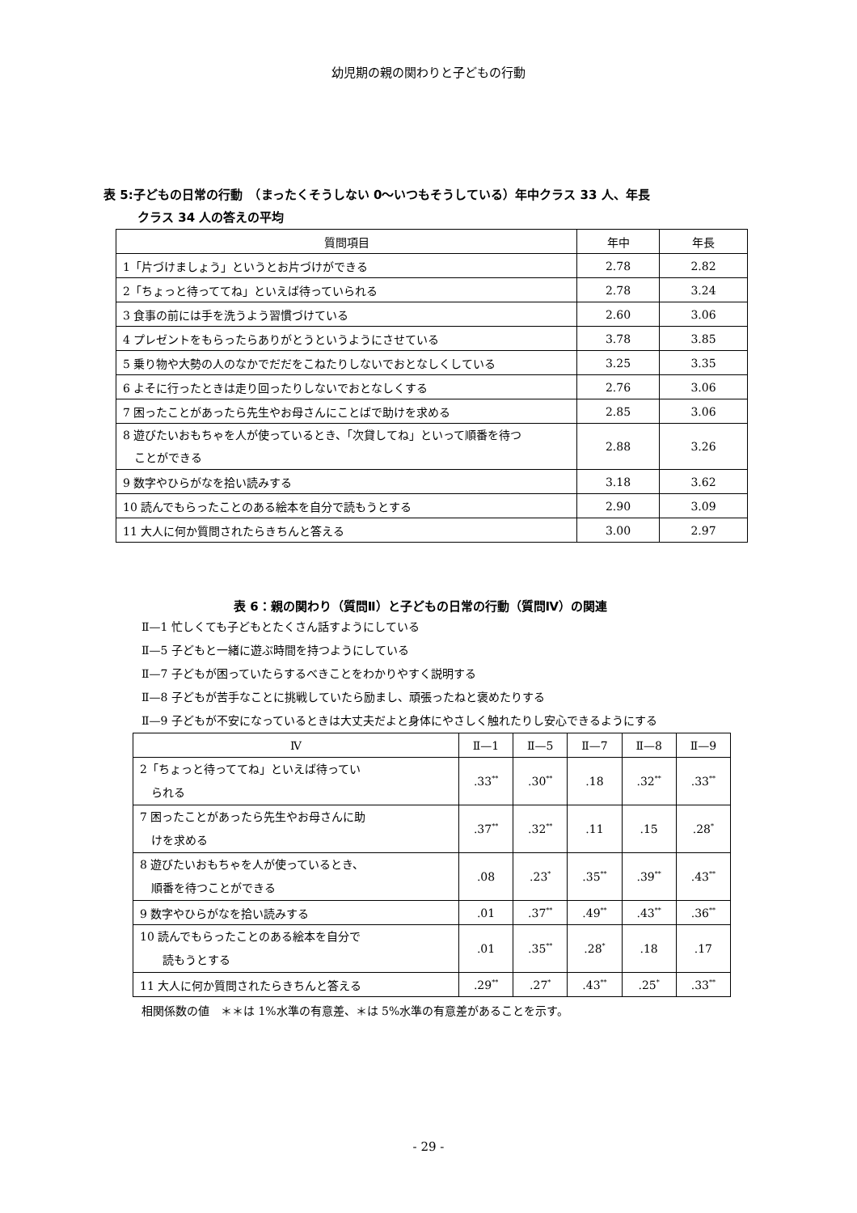幼児期の親の関わりと子どもの行動
表 5:子どもの日常の行動　（まったくそうしない 0〜いつもそうしている）年中クラス 33 人、年長
クラス 34 人の答えの平均
| 質問項目 | 年中 | 年長 |
| --- | --- | --- |
| 1「片づけましょう」というとお片づけができる | 2.78 | 2.82 |
| 2「ちょっと待っててね」といえば待っていられる | 2.78 | 3.24 |
| 3 食事の前には手を洗うよう習慣づけている | 2.60 | 3.06 |
| 4 プレゼントをもらったらありがとうというようにさせている | 3.78 | 3.85 |
| 5 乗り物や大勢の人のなかでだだをこねたりしないでおとなしくしている | 3.25 | 3.35 |
| 6 よそに行ったときは走り回ったりしないでおとなしくする | 2.76 | 3.06 |
| 7 困ったことがあったら先生やお母さんにことばで助けを求める | 2.85 | 3.06 |
| 8 遊びたいおもちゃを人が使っているとき、「次貸してね」といって順番を待つ ことができる | 2.88 | 3.26 |
| 9 数字やひらがなを拾い読みする | 3.18 | 3.62 |
| 10 読んでもらったことのある絵本を自分で読もうとする | 2.90 | 3.09 |
| 11 大人に何か質問されたらきちんと答える | 3.00 | 2.97 |
表 6：親の関わり（質問Ⅱ）と子どもの日常の行動（質問Ⅳ）の関連
Ⅱ—1 忙しくても子どもとたくさん話すようにしている
Ⅱ—5 子どもと一緒に遊ぶ時間を持つようにしている
Ⅱ—7 子どもが困っていたらするべきことをわかりやすく説明する
Ⅱ—8 子どもが苦手なことに挑戦していたら励まし、頑張ったねと褒めたりする
Ⅱ—9 子どもが不安になっているときは大丈夫だよと身体にやさしく触れたりし安心できるようにする
| Ⅳ | Ⅱ—1 | Ⅱ—5 | Ⅱ—7 | Ⅱ—8 | Ⅱ—9 |
| --- | --- | --- | --- | --- | --- |
| 2「ちょっと待っててね」といえば待ってい られる | .33<sup>**</sup> | .30<sup>**</sup> | .18 | .32<sup>**</sup> | .33<sup>**</sup> |
| 7 困ったことがあったら先生やお母さんに助 けを求める | .37<sup>**</sup> | .32<sup>**</sup> | .11 | .15 | .28<sup>*</sup> |
| 8 遊びたいおもちゃを人が使っているとき、 順番を待つことができる | .08 | .23<sup>*</sup> | .35<sup>**</sup> | .39<sup>**</sup> | .43<sup>**</sup> |
| 9 数字やひらがなを拾い読みする | .01 | .37<sup>**</sup> | .49<sup>**</sup> | .43<sup>**</sup> | .36<sup>**</sup> |
| 10 読んでもらったことのある絵本を自分で 読もうとする | .01 | .35<sup>**</sup> | .28<sup>*</sup> | .18 | .17 |
| 11 大人に何か質問されたらきちんと答える | .29<sup>**</sup> | .27<sup>*</sup> | .43<sup>**</sup> | .25<sup>*</sup> | .33<sup>**</sup> |
相関係数の値　＊＊は 1%水準の有意差、＊は 5%水準の有意差があることを示す。
- 29 -